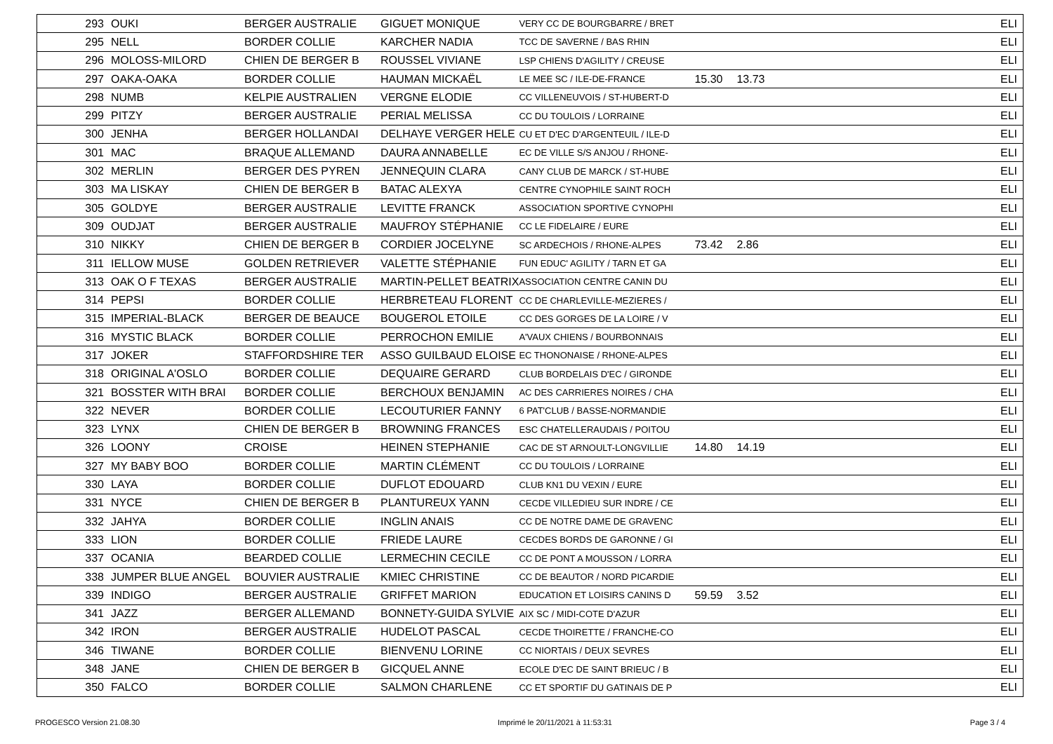| 293 | OUKI | BERGER AUSTRALIE | GIGUET MONIQUE | VERY CC DE BOURGBARRE / BRET | | | ELI |
| 295 | NELL | BORDER COLLIE | KARCHER NADIA | TCC DE SAVERNE / BAS RHIN | | | ELI |
| 296 | MOLOSS-MILORD | CHIEN DE BERGER B | ROUSSEL VIVIANE | LSP CHIENS D'AGILITY / CREUSE | | | ELI |
| 297 | OAKA-OAKA | BORDER COLLIE | HAUMAN MICKAËL | LE MEE SC / ILE-DE-FRANCE | 15.30 | 13.73 | ELI |
| 298 | NUMB | KELPIE AUSTRALIEN | VERGNE ELODIE | CC VILLENEUVOIS / ST-HUBERT-D | | | ELI |
| 299 | PITZY | BERGER AUSTRALIE | PERIAL MELISSA | CC DU TOULOIS / LORRAINE | | | ELI |
| 300 | JENHA | BERGER HOLLANDAI | DELHAYE VERGER HELE | CU ET D'EC D'ARGENTEUIL / ILE-D | | | ELI |
| 301 | MAC | BRAQUE ALLEMAND | DAURA ANNABELLE | EC DE VILLE S/S ANJOU / RHONE- | | | ELI |
| 302 | MERLIN | BERGER DES PYREN | JENNEQUIN CLARA | CANY CLUB DE MARCK / ST-HUBE | | | ELI |
| 303 | MA LISKAY | CHIEN DE BERGER B | BATAC ALEXYA | CENTRE CYNOPHILE SAINT ROCH | | | ELI |
| 305 | GOLDYE | BERGER AUSTRALIE | LEVITTE FRANCK | ASSOCIATION SPORTIVE CYNOPHI | | | ELI |
| 309 | OUDJAT | BERGER AUSTRALIE | MAUFROY STÉPHANIE | CC LE FIDELAIRE / EURE | | | ELI |
| 310 | NIKKY | CHIEN DE BERGER B | CORDIER JOCELYNE | SC ARDECHOIS / RHONE-ALPES | 73.42 | 2.86 | ELI |
| 311 | IELLOW MUSE | GOLDEN RETRIEVER | VALETTE STÉPHANIE | FUN EDUC' AGILITY / TARN ET GA | | | ELI |
| 313 | OAK O F TEXAS | BERGER AUSTRALIE | MARTIN-PELLET BEATRIX | ASSOCIATION CENTRE CANIN DU | | | ELI |
| 314 | PEPSI | BORDER COLLIE | HERBRETEAU FLORENT | CC DE CHARLEVILLE-MEZIERES / | | | ELI |
| 315 | IMPERIAL-BLACK | BERGER DE BEAUCE | BOUGEROL ETOILE | CC DES GORGES DE LA LOIRE / V | | | ELI |
| 316 | MYSTIC BLACK | BORDER COLLIE | PERROCHON EMILIE | A'VAUX CHIENS / BOURBONNAIS | | | ELI |
| 317 | JOKER | STAFFORDSHIRE TER | ASSO GUILBAUD ELOISE | EC THONONAISE / RHONE-ALPES | | | ELI |
| 318 | ORIGINAL A'OSLO | BORDER COLLIE | DEQUAIRE GERARD | CLUB BORDELAIS D'EC / GIRONDE | | | ELI |
| 321 | BOSSTER WITH BRAI | BORDER COLLIE | BERCHOUX BENJAMIN | AC DES CARRIERES NOIRES / CHA | | | ELI |
| 322 | NEVER | BORDER COLLIE | LECOUTURIER FANNY | 6 PAT'CLUB / BASSE-NORMANDIE | | | ELI |
| 323 | LYNX | CHIEN DE BERGER B | BROWNING FRANCES | ESC CHATELLERAUDAIS / POITOU | | | ELI |
| 326 | LOONY | CROISE | HEINEN STEPHANIE | CAC DE ST ARNOULT-LONGVILLIE | 14.80 | 14.19 | ELI |
| 327 | MY BABY BOO | BORDER COLLIE | MARTIN CLÉMENT | CC DU TOULOIS / LORRAINE | | | ELI |
| 330 | LAYA | BORDER COLLIE | DUFLOT EDOUARD | CLUB KN1 DU VEXIN / EURE | | | ELI |
| 331 | NYCE | CHIEN DE BERGER B | PLANTUREUX YANN | CECDE VILLEDIEU SUR INDRE / CE | | | ELI |
| 332 | JAHYA | BORDER COLLIE | INGLIN ANAIS | CC DE NOTRE DAME DE GRAVENC | | | ELI |
| 333 | LION | BORDER COLLIE | FRIEDE LAURE | CECDES BORDS DE GARONNE / GI | | | ELI |
| 337 | OCANIA | BEARDED COLLIE | LERMECHIN CECILE | CC DE PONT A MOUSSON / LORRA | | | ELI |
| 338 | JUMPER BLUE ANGEL | BOUVIER AUSTRALIE | KMIEC CHRISTINE | CC DE BEAUTOR / NORD PICARDIE | | | ELI |
| 339 | INDIGO | BERGER AUSTRALIE | GRIFFET MARION | EDUCATION ET LOISIRS CANINS D | 59.59 | 3.52 | ELI |
| 341 | JAZZ | BERGER ALLEMAND | BONNETY-GUIDA SYLVIE | AIX SC / MIDI-COTE D'AZUR | | | ELI |
| 342 | IRON | BERGER AUSTRALIE | HUDELOT PASCAL | CECDE THOIRETTE / FRANCHE-CO | | | ELI |
| 346 | TIWANE | BORDER COLLIE | BIENVENU LORINE | CC NIORTAIS / DEUX SEVRES | | | ELI |
| 348 | JANE | CHIEN DE BERGER B | GICQUEL ANNE | ECOLE D'EC DE SAINT BRIEUC / B | | | ELI |
| 350 | FALCO | BORDER COLLIE | SALMON CHARLENE | CC ET SPORTIF DU GATINAIS DE P | | | ELI |
PROGESCO Version 21.08.30 Imprimé le 20/11/2021 à 11:53:31 Page 3 / 4